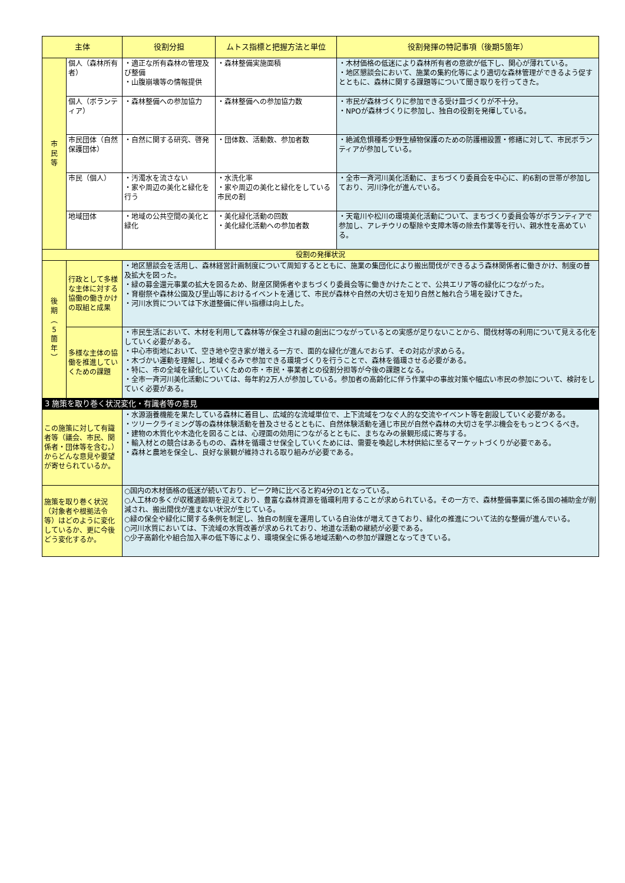| 主体 | | 役割分担 | ムトス指標と把握方法と単位 | 役割発揮の特記事項（後期5箇年） |
| --- | --- | --- | --- | --- |
| 市 民 等 | 個人（森林所有者） | ・適正な所有森林の管理及び整備 ・山腹崩壊等の情報提供 | ・森林整備実施面積 | ・木材価格の低迷により森林所有者の意欲が低下し、関心が薄れている。 ・地区懇談会において、施業の集約化等により適切な森林管理ができるよう促すとともに、森林に関する課題等について聞き取りを行ってきた。 |
| | 個人（ボランティア） | ・森林整備への参加協力 | ・森林整備への参加協力数 | ・市民が森林づくりに参加できる受け皿づくりが不十分。 ・NPOが森林づくりに参加し、独自の役割を発揮している。 |
| | 市民団体（自然保護団体） | ・自然に関する研究、啓発 | ・団体数、活動数、参加者数 | ・絶滅危惧種希少野生植物保護のための防護柵設置・修繕に対して、市民ボランティアが参加している。 |
| | 市民（個人） | ・汚濁水を流さない ・家や周辺の美化と緑化を行う | ・水洗化率 ・家や周辺の美化と緑化をしている市民の割 | ・全市一斉河川美化活動に、まちづくり委員会を中心に、約6割の世帯が参加しており、河川浄化が進んでいる。 |
| | 地域団体 | ・地域の公共空間の美化と緑化 | ・美化緑化活動の回数 ・美化緑化活動への参加者数 | ・天竜川や松川の環境美化活動について、まちづくり委員会等がボランティアで参加し、アレチウリの駆除や支障木等の除去作業等を行い、親水性を高めている。 |
| 役割の発揮状況 | | | | |
| 後 期 ︵ 5 箇 年 ︶ | 行政として多様な主体に対する協働の働きかけの取組と成果 | ・地区懇談会を活用し、森林経営計画制度について周知するとともに、施業の集団化により搬出間伐ができるよう森林関係者に働きかけ、制度の普及拡大を図った。 ・緑の募金還元事業の拡大を図るため、財産区関係者やまちづくり委員会等に働きかけたことで、公共エリア等の緑化につながった。 ・育樹祭や森林公園及び里山等におけるイベントを通じて、市民が森林や自然の大切さを知り自然と触れ合う場を設けてきた。 ・河川水質については下水道整備に伴い指標は向上した。 | | |
| | 多様な主体の協働を推進していくための課題 | ・市民生活において、木材を利用して森林等が保全され緑の創出につながっているとの実感が足りないことから、間伐材等の利用について見える化をしていく必要がある。 ・中心市街地において、空き地や空き家が増える一方で、面的な緑化が進んでおらず、その対応が求めらる。 ・木づかい運動を理解し、地域ぐるみで参加できる環境づくりを行うことで、森林を循環させる必要がある。 ・特に、市の全域を緑化していくための市・市民・事業者との役割分担等が今後の課題となる。 ・全市一斉河川美化活動については、毎年約2万人が参加している。参加者の高齢化に伴う作業中の事故対策や幅広い市民の参加について、検討をしていく必要がある。 | | |
| 3 施策を取り巻く状況変化・有識者等の意見 | | | | |
| この施策に対して有識者等（議会、市民、関係者・団体等を含む。）からどんな意見や要望が寄せられているか。 | | ・水源涵養機能を果たしている森林に着目し、広域的な流域単位で、上下流域をつなぐ人的な交流やイベント等を創設していく必要がある。 ・ツリークライミング等の森林体験活動を普及させるとともに、自然体験活動を通じ市民が自然や森林の大切さを学ぶ機会をもっとつくるべき。 ・建物の木質化や木造化を図ることは、心理面の効用につながるとともに、まちなみの景観形成に寄与する。 ・輸入材との競合はあるものの、森林を循環させ保全していくためには、需要を喚起し木材供給に至るマーケットづくりが必要である。 ・森林と農地を保全し、良好な景観が維持される取り組みが必要である。 | | |
| 施策を取り巻く状況（対象者や根拠法令等）はどのように変化しているか、更に今後どう変化するか。 | | ○国内の木材価格の低迷が続いており、ピーク時に比べると約4分の1となっている。 ○人工林の多くが収穫適齢期を迎えており、豊富な森林資源を循環利用することが求められている。その一方で、森林整備事業に係る国の補助金が削減され、搬出間伐が進まない状況が生じている。 ○緑の保全や緑化に関する条例を制定し、独自の制度を運用している自治体が増えてきており、緑化の推進について法的な整備が進んでいる。 ○河川水質においては、下流域の水質改善が求められており、地道な活動の継続が必要である。 ○少子高齢化や組合加入率の低下等により、環境保全に係る地域活動への参加が課題となってきている。 | | |